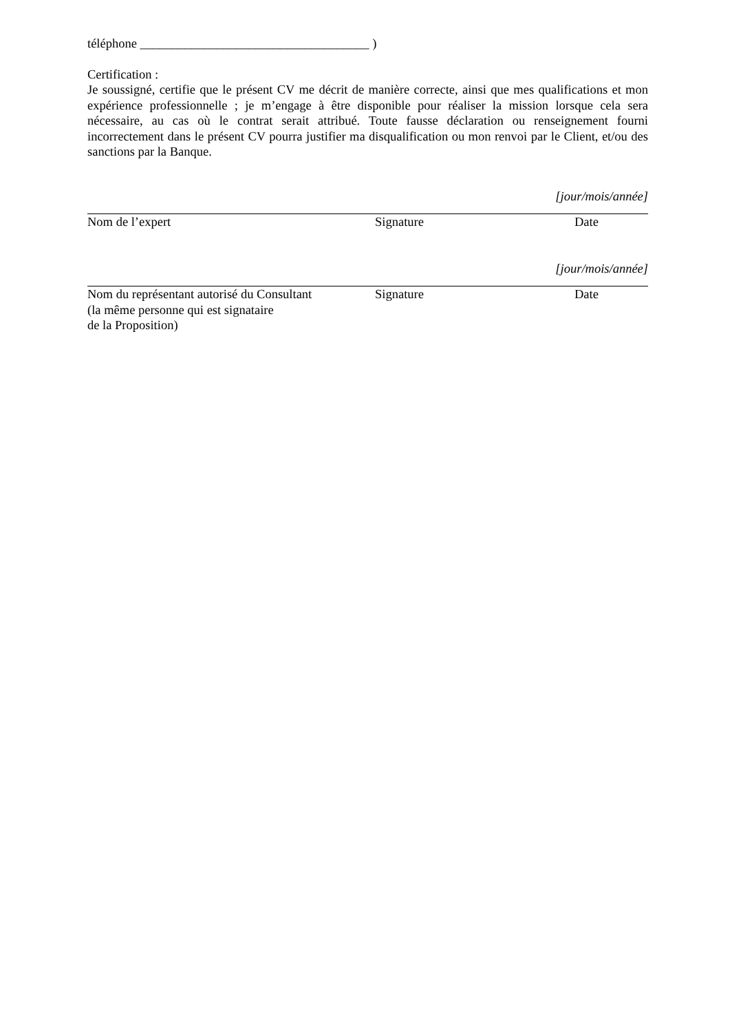téléphone ____________________________________ )
Certification :
Je soussigné, certifie que le présent CV me décrit de manière correcte, ainsi que mes qualifications et mon expérience professionnelle ; je m’engage à être disponible pour réaliser la mission lorsque cela sera nécessaire, au cas où le contrat serait attribué. Toute fausse déclaration ou renseignement fourni incorrectement dans le présent CV pourra justifier ma disqualification ou mon renvoi par le Client, et/ou des sanctions par la Banque.
[jour/mois/année]
Nom de l’expert Signature Date
[jour/mois/année]
Nom du représentant autorisé du Consultant
(la même personne qui est signataire
de la Proposition)
Signature Date